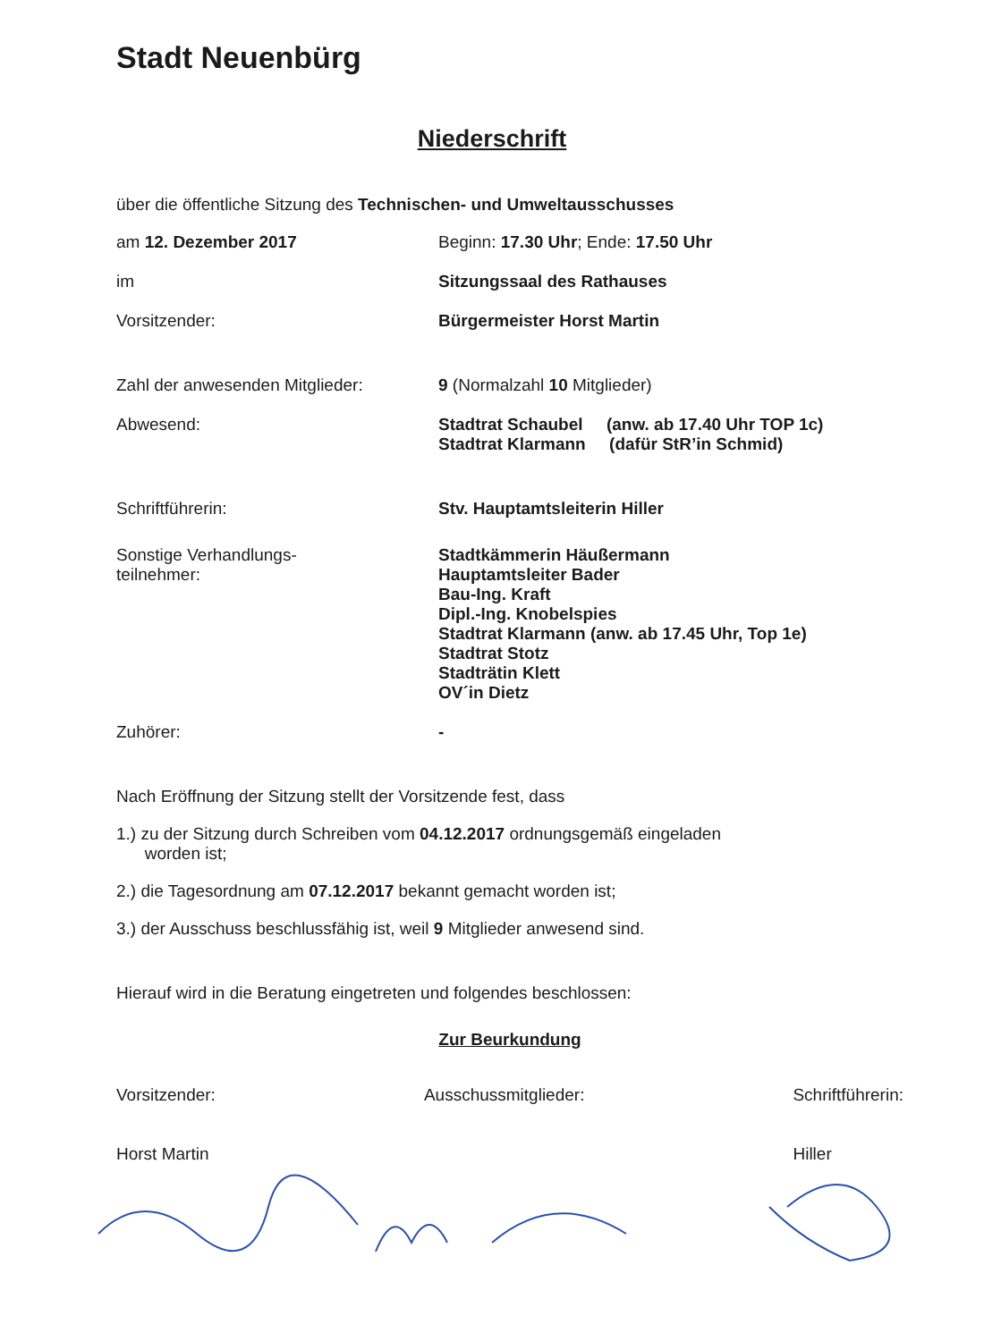Stadt Neuenbürg
Niederschrift
über die öffentliche Sitzung des Technischen- und Umweltausschusses
am 12. Dezember 2017 Beginn: 17.30 Uhr; Ende: 17.50 Uhr
im Sitzungssaal des Rathauses
Vorsitzender: Bürgermeister Horst Martin
Zahl der anwesenden Mitglieder: 9 (Normalzahl 10 Mitglieder)
Abwesend: Stadtrat Schaubel (anw. ab 17.40 Uhr TOP 1c)
Stadtrat Klarmann (dafür StR’in Schmid)
Schriftführerin: Stv. Hauptamtsleiterin Hiller
Sonstige Verhandlungs-
teilnehmer:
Stadtkämmerin Häußermann
Hauptamtsleiter Bader
Bau-Ing. Kraft
Dipl.-Ing. Knobelspies
Stadtrat Klarmann (anw. ab 17.45 Uhr, Top 1e)
Stadtrat Stotz
Stadträtin Klett
OV´in Dietz
Zuhörer: -
Nach Eröffnung der Sitzung stellt der Vorsitzende fest, dass
1.) zu der Sitzung durch Schreiben vom 04.12.2017 ordnungsgemäß eingeladen
worden ist;
2.) die Tagesordnung am 07.12.2017 bekannt gemacht worden ist;
3.) der Ausschuss beschlussfähig ist, weil 9 Mitglieder anwesend sind.
Hierauf wird in die Beratung eingetreten und folgendes beschlossen:
Zur Beurkundung
Vorsitzender:
Horst Martin
Ausschussmitglieder: Schriftführerin:
Hiller